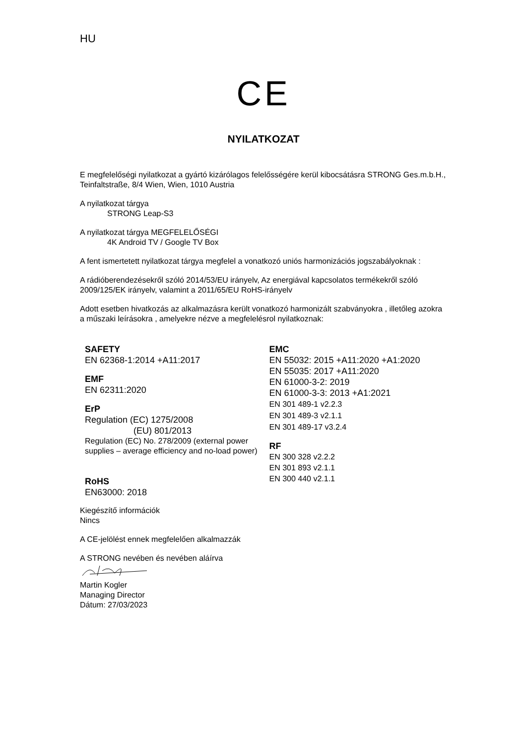HU
CE
NYILATKOZAT
E megfelelőségi nyilatkozat a gyártó kizárólagos felelősségére kerül kibocsátásra STRONG Ges.m.b.H., Teinfaltstraße, 8/4 Wien, Wien, 1010 Austria
A nyilatkozat tárgya
STRONG Leap-S3
A nyilatkozat tárgya MEGFELELŐSÉGI
4K Android TV / Google TV Box
A fent ismertetett nyilatkozat tárgya megfelel a vonatkozó uniós harmonizációs jogszabályoknak :
A rádióberendezésekről szóló 2014/53/EU irányelv, Az energiával kapcsolatos termékekről szóló 2009/125/EK irányelv, valamint a 2011/65/EU RoHS-irányelv
Adott esetben hivatkozás az alkalmazásra került vonatkozó harmonizált szabványokra , illetőleg azokra a műszaki leírásokra , amelyekre nézve a megfelelésrol nyilatkoznak:
SAFETY
EN 62368-1:2014 +A11:2017
EMF
EN 62311:2020
ErP
Regulation (EC) 1275/2008
(EU) 801/2013
Regulation (EC) No. 278/2009 (external power supplies – average efficiency and no-load power)
RoHS
EN63000: 2018
EMC
EN 55032: 2015 +A11:2020 +A1:2020
EN 55035: 2017 +A11:2020
EN 61000-3-2: 2019
EN 61000-3-3: 2013 +A1:2021
EN 301 489-1 v2.2.3
EN 301 489-3 v2.1.1
EN 301 489-17 v3.2.4
RF
EN 300 328 v2.2.2
EN 301 893 v2.1.1
EN 300 440 v2.1.1
Kiegészítő információk
Nincs
A CE-jelölést ennek megfelelően alkalmazzák
A STRONG nevében és nevében aláírva
Martin Kogler
Managing Director
Dátum: 27/03/2023